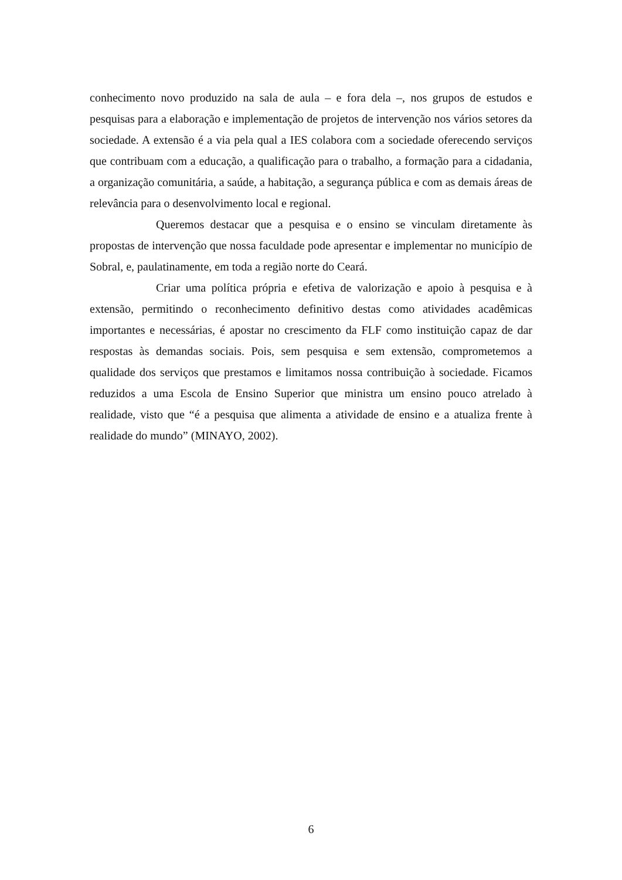conhecimento novo produzido na sala de aula – e fora dela –, nos grupos de estudos e pesquisas para a elaboração e implementação de projetos de intervenção nos vários setores da sociedade. A extensão é a via pela qual a IES colabora com a sociedade oferecendo serviços que contribuam com a educação, a qualificação para o trabalho, a formação para a cidadania, a organização comunitária, a saúde, a habitação, a segurança pública e com as demais áreas de relevância para o desenvolvimento local e regional.
Queremos destacar que a pesquisa e o ensino se vinculam diretamente às propostas de intervenção que nossa faculdade pode apresentar e implementar no município de Sobral, e, paulatinamente, em toda a região norte do Ceará.
Criar uma política própria e efetiva de valorização e apoio à pesquisa e à extensão, permitindo o reconhecimento definitivo destas como atividades acadêmicas importantes e necessárias, é apostar no crescimento da FLF como instituição capaz de dar respostas às demandas sociais. Pois, sem pesquisa e sem extensão, comprometemos a qualidade dos serviços que prestamos e limitamos nossa contribuição à sociedade. Ficamos reduzidos a uma Escola de Ensino Superior que ministra um ensino pouco atrelado à realidade, visto que “é a pesquisa que alimenta a atividade de ensino e a atualiza frente à realidade do mundo” (MINAYO, 2002).
6